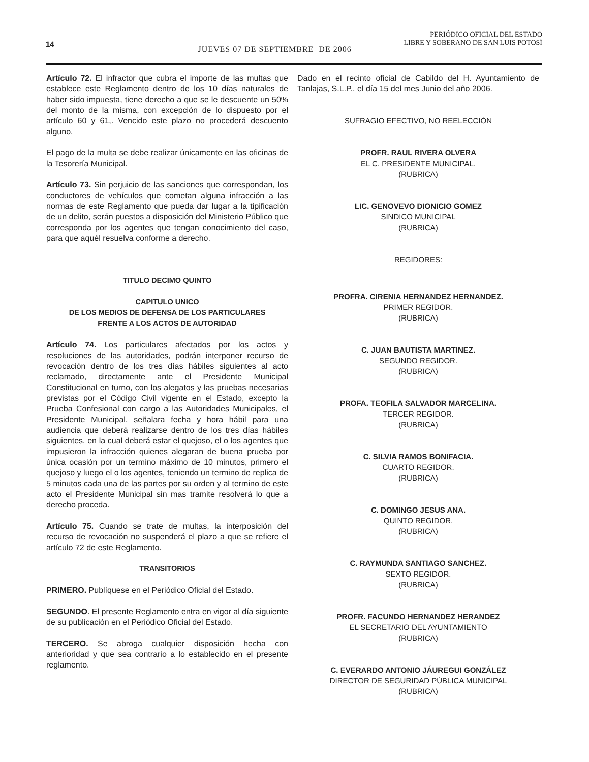14
JUEVES 07 DE SEPTIEMBRE DE 2006
PERIÓDICO OFICIAL DEL ESTADO
LIBRE Y SOBERANO DE SAN LUIS POTOSÍ
Artículo 72. El infractor que cubra el importe de las multas que establece este Reglamento dentro de los 10 días naturales de haber sido impuesta, tiene derecho a que se le descuente un 50% del monto de la misma, con excepción de lo dispuesto por el artículo 60 y 61,. Vencido este plazo no procederá descuento alguno.
El pago de la multa se debe realizar únicamente en las oficinas de la Tesorería Municipal.
Artículo 73. Sin perjuicio de las sanciones que correspondan, los conductores de vehículos que cometan alguna infracción a las normas de este Reglamento que pueda dar lugar a la tipificación de un delito, serán puestos a disposición del Ministerio Público que corresponda por los agentes que tengan conocimiento del caso, para que aquél resuelva conforme a derecho.
TITULO DECIMO QUINTO
CAPITULO UNICO
DE LOS MEDIOS DE DEFENSA DE LOS PARTICULARES
FRENTE A LOS ACTOS DE AUTORIDAD
Artículo 74. Los particulares afectados por los actos y resoluciones de las autoridades, podrán interponer recurso de revocación dentro de los tres días hábiles siguientes al acto reclamado, directamente ante el Presidente Municipal Constitucional en turno, con los alegatos y las pruebas necesarias previstas por el Código Civil vigente en el Estado, excepto la Prueba Confesional con cargo a las Autoridades Municipales, el Presidente Municipal, señalara fecha y hora hábil para una audiencia que deberá realizarse dentro de los tres días hábiles siguientes, en la cual deberá estar el quejoso, el o los agentes que impusieron la infracción quienes alegaran de buena prueba por única ocasión por un termino máximo de 10 minutos, primero el quejoso y luego el o los agentes, teniendo un termino de replica de 5 minutos cada una de las partes por su orden y al termino de este acto el Presidente Municipal sin mas tramite resolverá lo que a derecho proceda.
Artículo 75. Cuando se trate de multas, la interposición del recurso de revocación no suspenderá el plazo a que se refiere el artículo 72 de este Reglamento.
TRANSITORIOS
PRIMERO. Publíquese en el Periódico Oficial del Estado.
SEGUNDO. El presente Reglamento entra en vigor al día siguiente de su publicación en el Periódico Oficial del Estado.
TERCERO. Se abroga cualquier disposición hecha con anterioridad y que sea contrario a lo establecido en el presente reglamento.
Dado en el recinto oficial de Cabildo del H. Ayuntamiento de Tanlajas, S.L.P., el día 15 del mes Junio del año 2006.
SUFRAGIO EFECTIVO, NO REELECCIÓN
PROFR. RAUL RIVERA OLVERA
EL C. PRESIDENTE MUNICIPAL.
(RUBRICA)
LIC. GENOVEVO DIONICIO GOMEZ
SINDICO MUNICIPAL
(RUBRICA)
REGIDORES:
PROFRA. CIRENIA HERNANDEZ HERNANDEZ.
PRIMER REGIDOR.
(RUBRICA)
C. JUAN BAUTISTA MARTINEZ.
SEGUNDO REGIDOR.
(RUBRICA)
PROFA. TEOFILA SALVADOR MARCELINA.
TERCER REGIDOR.
(RUBRICA)
C. SILVIA RAMOS BONIFACIA.
CUARTO REGIDOR.
(RUBRICA)
C. DOMINGO JESUS ANA.
QUINTO REGIDOR.
(RUBRICA)
C. RAYMUNDA SANTIAGO SANCHEZ.
SEXTO REGIDOR.
(RUBRICA)
PROFR. FACUNDO HERNANDEZ HERANDEZ
EL SECRETARIO DEL AYUNTAMIENTO
(RUBRICA)
C. EVERARDO ANTONIO JÁUREGUI GONZÁLEZ
DIRECTOR DE SEGURIDAD PÚBLICA MUNICIPAL
(RUBRICA)